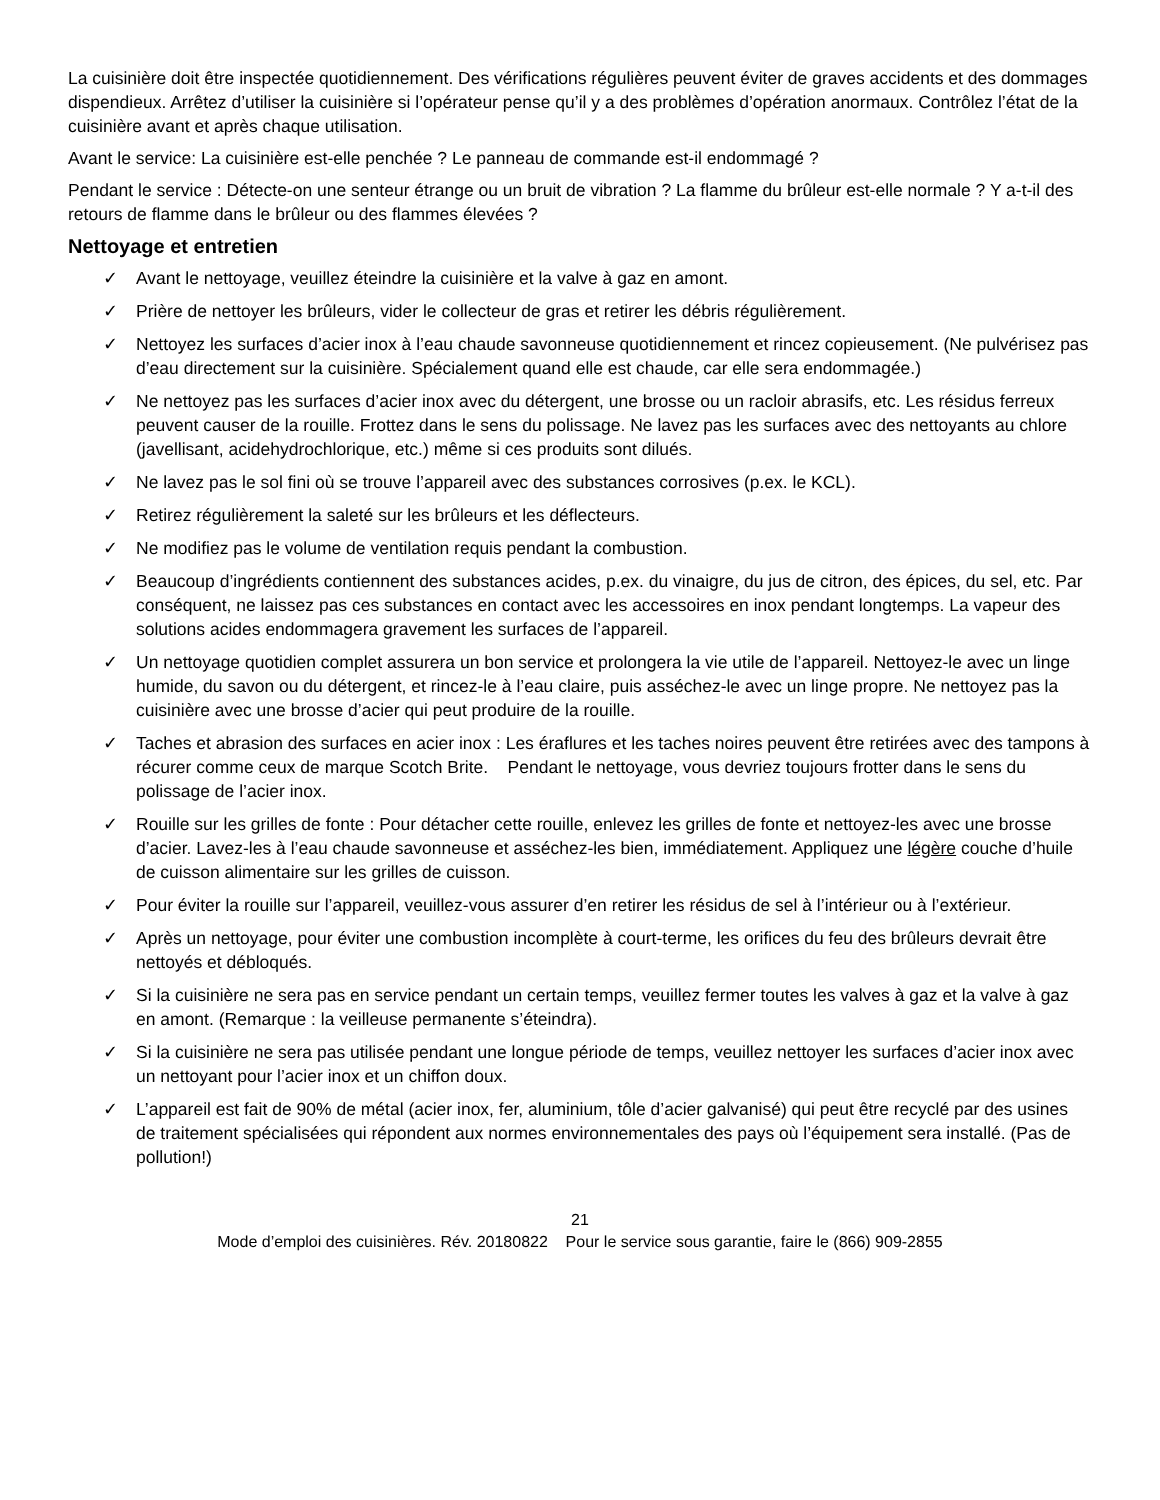La cuisinière doit être inspectée quotidiennement. Des vérifications régulières peuvent éviter de graves accidents et des dommages dispendieux. Arrêtez d’utiliser la cuisinière si l’opérateur pense qu’il y a des problèmes d’opération anormaux. Contrôlez l’état de la cuisinière avant et après chaque utilisation.
Avant le service: La cuisinière est-elle penchée ? Le panneau de commande est-il endommagé ?
Pendant le service : Détecte-on une senteur étrange ou un bruit de vibration ? La flamme du brûleur est-elle normale ? Y a-t-il des retours de flamme dans le brûleur ou des flammes élevées ?
Nettoyage et entretien
✓ Avant le nettoyage, veuillez éteindre la cuisinière et la valve à gaz en amont.
✓ Prière de nettoyer les brûleurs, vider le collecteur de gras et retirer les débris régulièrement.
✓ Nettoyez les surfaces d’acier inox à l’eau chaude savonneuse quotidiennement et rincez copieusement. (Ne pulvérisez pas d’eau directement sur la cuisinière. Spécialement quand elle est chaude, car elle sera endommagée.)
✓ Ne nettoyez pas les surfaces d’acier inox avec du détergent, une brosse ou un racloir abrasifs, etc. Les résidus ferreux peuvent causer de la rouille. Frottez dans le sens du polissage. Ne lavez pas les surfaces avec des nettoyants au chlore (javellisant, acidehydrochlorique, etc.) même si ces produits sont dilués.
✓ Ne lavez pas le sol fini où se trouve l’appareil avec des substances corrosives (p.ex. le KCL).
✓ Retirez régulièrement la saleté sur les brûleurs et les déflecteurs.
✓ Ne modifiez pas le volume de ventilation requis pendant la combustion.
✓ Beaucoup d’ingrédients contiennent des substances acides, p.ex. du vinaigre, du jus de citron, des épices, du sel, etc. Par conséquent, ne laissez pas ces substances en contact avec les accessoires en inox pendant longtemps. La vapeur des solutions acides endommagera gravement les surfaces de l’appareil.
✓ Un nettoyage quotidien complet assurera un bon service et prolongera la vie utile de l’appareil. Nettoyez-le avec un linge humide, du savon ou du détergent, et rincez-le à l’eau claire, puis asséchez-le avec un linge propre. Ne nettoyez pas la cuisinière avec une brosse d’acier qui peut produire de la rouille.
✓ Taches et abrasion des surfaces en acier inox : Les éraflures et les taches noires peuvent être retirées avec des tampons à récurer comme ceux de marque Scotch Brite. Pendant le nettoyage, vous devriez toujours frotter dans le sens du polissage de l’acier inox.
✓ Rouille sur les grilles de fonte : Pour détacher cette rouille, enlevez les grilles de fonte et nettoyez-les avec une brosse d’acier. Lavez-les à l’eau chaude savonneuse et asséchez-les bien, immédiatement. Appliquez une légère couche d’huile de cuisson alimentaire sur les grilles de cuisson.
✓ Pour éviter la rouille sur l’appareil, veuillez-vous assurer d’en retirer les résidus de sel à l’intérieur ou à l’extérieur.
✓ Après un nettoyage, pour éviter une combustion incomplète à court-terme, les orifices du feu des brûleurs devrait être nettoyés et débloqués.
✓ Si la cuisinière ne sera pas en service pendant un certain temps, veuillez fermer toutes les valves à gaz et la valve à gaz en amont. (Remarque : la veilleuse permanente s’éteindra).
✓ Si la cuisinière ne sera pas utilisée pendant une longue période de temps, veuillez nettoyer les surfaces d’acier inox avec un nettoyant pour l’acier inox et un chiffon doux.
✓ L’appareil est fait de 90% de métal (acier inox, fer, aluminium, tôle d’acier galvanisé) qui peut être recyclé par des usines de traitement spécialisées qui répondent aux normes environnementales des pays où l’équipement sera installé. (Pas de pollution!)
21
Mode d’emploi des cuisinières. Rév. 20180822 Pour le service sous garantie, faire le (866) 909-2855